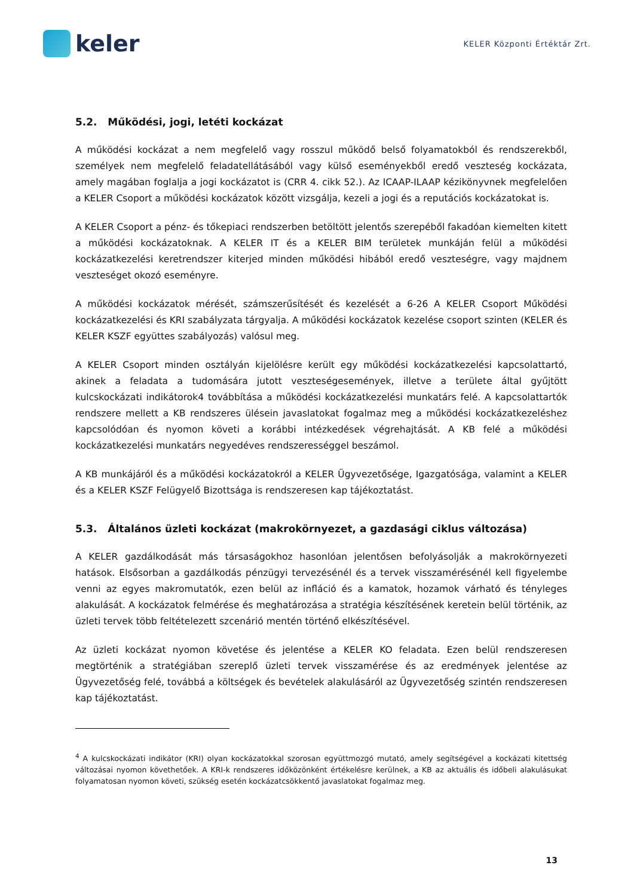keler
KELER Központi Értéktár Zrt.
5.2. Működési, jogi, letéti kockázat
A működési kockázat a nem megfelelő vagy rosszul működő belső folyamatokból és rendszerekből, személyek nem megfelelő feladatellátásából vagy külső eseményekből eredő veszteség kockázata, amely magában foglalja a jogi kockázatot is (CRR 4. cikk 52.). Az ICAAP-ILAAP kézikönyvnek megfelelően a KELER Csoport a működési kockázatok között vizsgálja, kezeli a jogi és a reputációs kockázatokat is.
A KELER Csoport a pénz- és tőkepiaci rendszerben betöltött jelentős szerepéből fakadóan kiemelten kitett a működési kockázatoknak. A KELER IT és a KELER BIM területek munkáján felül a működési kockázatkezelési keretrendszer kiterjed minden működési hibából eredő veszteségre, vagy majdnem veszteséget okozó eseményre.
A működési kockázatok mérését, számszerűsítését és kezelését a 6-26 A KELER Csoport Működési kockázatkezelési és KRI szabályzata tárgyalja. A működési kockázatok kezelése csoport szinten (KELER és KELER KSZF együttes szabályozás) valósul meg.
A KELER Csoport minden osztályán kijelölésre került egy működési kockázatkezelési kapcsolattartó, akinek a feladata a tudomására jutott veszteségesemények, illetve a területe által gyűjtött kulcskockázati indikátorok4 továbbítása a működési kockázatkezelési munkatárs felé. A kapcsolattartók rendszere mellett a KB rendszeres ülésein javaslatokat fogalmaz meg a működési kockázatkezeléshez kapcsolódóan és nyomon követi a korábbi intézkedések végrehajtását. A KB felé a működési kockázatkezelési munkatárs negyedéves rendszerességgel beszámol.
A KB munkájáról és a működési kockázatokról a KELER Ügyvezetősége, Igazgatósága, valamint a KELER és a KELER KSZF Felügyelő Bizottsága is rendszeresen kap tájékoztatást.
5.3. Általános üzleti kockázat (makrokörnyezet, a gazdasági ciklus változása)
A KELER gazdálkodását más társaságokhoz hasonlóan jelentősen befolyásolják a makrokörnyezeti hatások. Elsősorban a gazdálkodás pénzügyi tervezésénél és a tervek visszamérésénél kell figyelembe venni az egyes makromutatók, ezen belül az infláció és a kamatok, hozamok várható és tényleges alakulását. A kockázatok felmérése és meghatározása a stratégia készítésének keretein belül történik, az üzleti tervek több feltételezett szcenárió mentén történő elkészítésével.
Az üzleti kockázat nyomon követése és jelentése a KELER KO feladata. Ezen belül rendszeresen megtörténik a stratégiában szereplő üzleti tervek visszamérése és az eredmények jelentése az Ügyvezetőség felé, továbbá a költségek és bevételek alakulásáról az Ügyvezetőség szintén rendszeresen kap tájékoztatást.
<sup>4</sup> A kulcskockázati indikátor (KRI) olyan kockázatokkal szorosan együttmozgó mutató, amely segítségével a kockázati kitettség változásai nyomon követhetőek. A KRI-k rendszeres időközönként értékelésre kerülnek, a KB az aktuális és időbeli alakulásukat folyamatosan nyomon követi, szükség esetén kockázatcsökkentő javaslatokat fogalmaz meg.
13